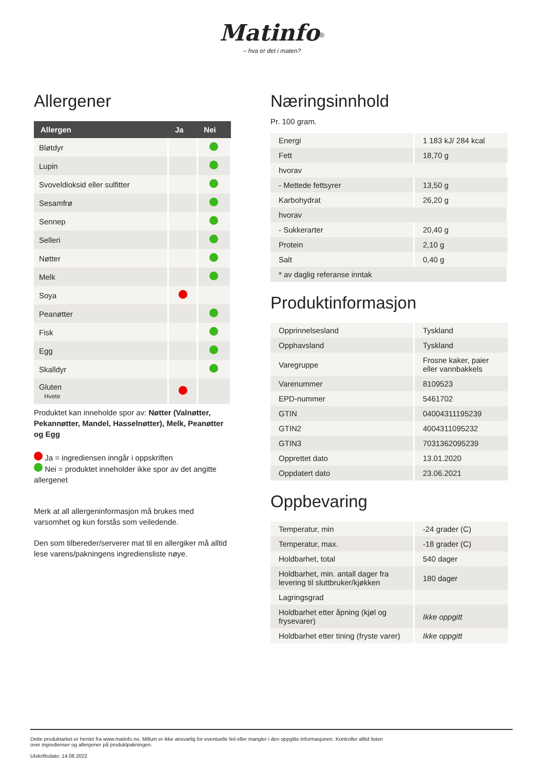Matinfo<sup>®</sup>
– hva er det i maten?
Allergener
| Allergen | Ja | Nei |
| --- | --- | --- |
| Bløtdyr | | |
| Lupin | | |
| Svoveldioksid eller sulfitter | | |
| Sesamfrø | | |
| Sennep | | |
| Selleri | | |
| Nøtter | | |
| Melk | | |
| Soya | | |
| Peanøtter | | |
| Fisk | | |
| Egg | | |
| Skalldyr | | |
| Gluten Hvete | | |
Produktet kan inneholde spor av: Nøtter (Valnøtter, Pekannøtter, Mandel, Hasselnøtter), Melk, Peanøtter og Egg
Ja = ingrediensen inngår i oppskriften
Nei = produktet inneholder ikke spor av det angitte allergenet
Merk at all allergeninformasjon må brukes med varsomhet og kun forstås som veiledende.
Den som tilbereder/serverer mat til en allergiker må alltid lese varens/pakningens ingrediensliste nøye.
Næringsinnhold
Pr. 100 gram.
| Energi | 1 183 kJ/ 284 kcal |
| Fett | 18,70 g |
| hvorav | |
| - Mettede fettsyrer | 13,50 g |
| Karbohydrat | 26,20 g |
| hvorav | |
| - Sukkerarter | 20,40 g |
| Protein | 2,10 g |
| Salt | 0,40 g |
| * av daglig referanse inntak | |
Produktinformasjon
| Opprinnelsesland | Tyskland |
| Opphavsland | Tyskland |
| Varegruppe | Frosne kaker, paier eller vannbakkels |
| Varenummer | 8109523 |
| EPD-nummer | 5461702 |
| GTIN | 04004311195239 |
| GTIN2 | 4004311095232 |
| GTIN3 | 7031362095239 |
| Opprettet dato | 13.01.2020 |
| Oppdatert dato | 23.06.2021 |
Oppbevaring
| Temperatur, min | -24 grader (C) |
| Temperatur, max. | -18 grader (C) |
| Holdbarhet, total | 540 dager |
| Holdbarhet, min. antall dager fra levering til sluttbruker/kjøkken | 180 dager |
| Lagringsgrad | |
| Holdbarhet etter åpning (kjøl og frysevarer) | Ikke oppgitt |
| Holdbarhet etter tining (fryste varer) | Ikke oppgitt |
Dette produktarket er hentet fra www.matinfo.no. Millum er ikke ansvarlig for eventuelle feil eller mangler i den oppgitte informasjonen. Kontroller alltid listen
over ingredienser og allergener på produktpakningen.
Utskriftsdato: 14.08.2022